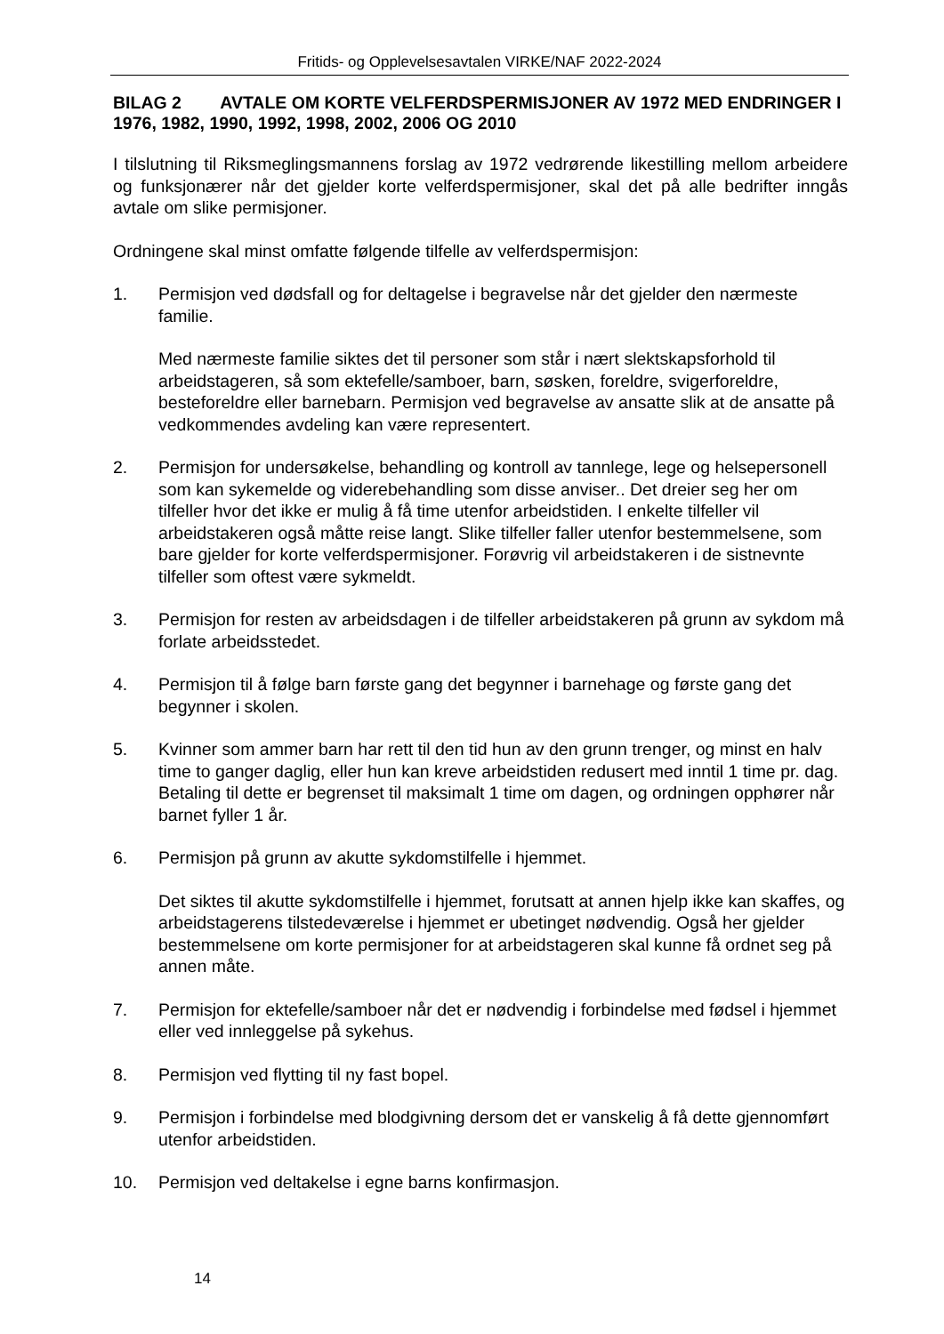Fritids- og Opplevelsesavtalen VIRKE/NAF 2022-2024
BILAG 2 AVTALE OM KORTE VELFERDSPERMISJONER AV 1972 MED ENDRINGER I 1976, 1982, 1990, 1992, 1998, 2002, 2006 OG 2010
I tilslutning til Riksmeglingsmannens forslag av 1972 vedrørende likestilling mellom arbeidere og funksjonærer når det gjelder korte velferdspermisjoner, skal det på alle bedrifter inngås avtale om slike permisjoner.
Ordningene skal minst omfatte følgende tilfelle av velferdspermisjon:
1. Permisjon ved dødsfall og for deltagelse i begravelse når det gjelder den nærmeste familie.
Med nærmeste familie siktes det til personer som står i nært slektskapsforhold til arbeidstageren, så som ektefelle/samboer, barn, søsken, foreldre, svigerforeldre, besteforeldre eller barnebarn. Permisjon ved begravelse av ansatte slik at de ansatte på vedkommendes avdeling kan være representert.
2. Permisjon for undersøkelse, behandling og kontroll av tannlege, lege og helsepersonell som kan sykemelde og viderebehandling som disse anviser.. Det dreier seg her om tilfeller hvor det ikke er mulig å få time utenfor arbeidstiden. I enkelte tilfeller vil arbeidstakeren også måtte reise langt. Slike tilfeller faller utenfor bestemmelsene, som bare gjelder for korte velferdspermisjoner. Forøvrig vil arbeidstakeren i de sistnevnte tilfeller som oftest være sykmeldt.
3. Permisjon for resten av arbeidsdagen i de tilfeller arbeidstakeren på grunn av sykdom må forlate arbeidsstedet.
4. Permisjon til å følge barn første gang det begynner i barnehage og første gang det begynner i skolen.
5. Kvinner som ammer barn har rett til den tid hun av den grunn trenger, og minst en halv time to ganger daglig, eller hun kan kreve arbeidstiden redusert med inntil 1 time pr. dag. Betaling til dette er begrenset til maksimalt 1 time om dagen, og ordningen opphører når barnet fyller 1 år.
6. Permisjon på grunn av akutte sykdomstilfelle i hjemmet.
Det siktes til akutte sykdomstilfelle i hjemmet, forutsatt at annen hjelp ikke kan skaffes, og arbeidstagerens tilstedeværelse i hjemmet er ubetinget nødvendig. Også her gjelder bestemmelsene om korte permisjoner for at arbeidstageren skal kunne få ordnet seg på annen måte.
7. Permisjon for ektefelle/samboer når det er nødvendig i forbindelse med fødsel i hjemmet eller ved innleggelse på sykehus.
8. Permisjon ved flytting til ny fast bopel.
9. Permisjon i forbindelse med blodgivning dersom det er vanskelig å få dette gjennomført utenfor arbeidstiden.
10. Permisjon ved deltakelse i egne barns konfirmasjon.
14